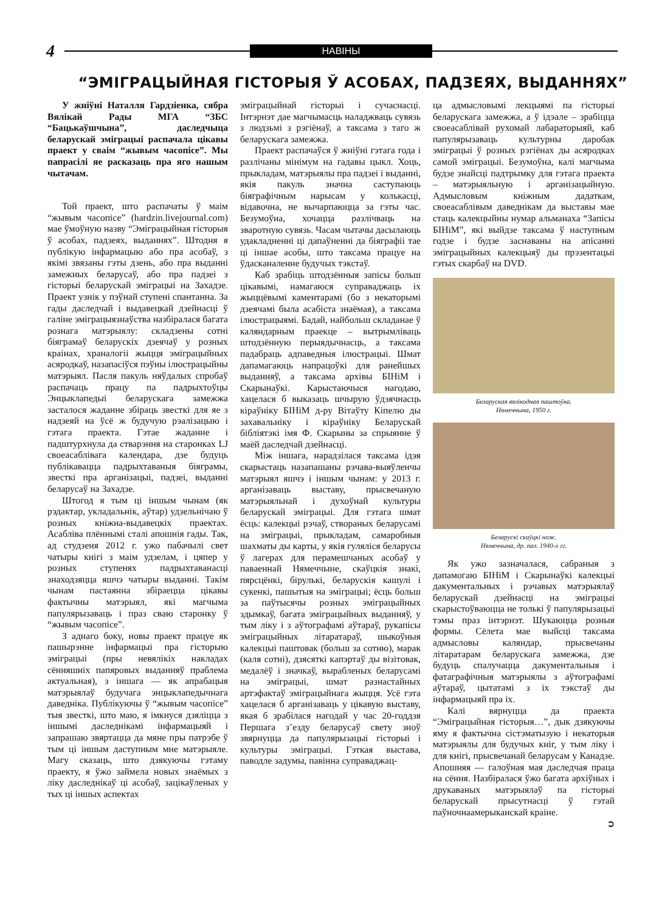4
НАВІНЫ
“ЭМІГРАЦЫЙНАЯ ГІСТОРЫЯ Ў АСОБАХ, ПАДЗЕЯХ, ВЫДАННЯХ”
У жніўні Наталля Гардзіенка, сябра Вялікай Рады МГА “ЗБС “Бацькаўшчына”, даследчыца беларускай эміграцыі распачала цікавы праект у свaім “жывым часопісе”. Мы папрасілі яе расказаць пра яго нашым чытачам.
Той праект, што распачаты ў маім “жывым часопісе” (hardzin.livejournal.com) мае ўмоўную назву “Эміграцыйная гісторыя ў асобах, падзеях, выданнях”. Штодня я публікую інфармацыю або пра асобаў, з якімі звязаны гэты дзень, або пра выданні замежных беларусаў, або пра падзеі з гісторыі беларускай эміграцыі на Захадзе. Праект узнік у пэўнай ступені спантанна. За гады даследчай і выдавецкай дзейнасці ў галіне эміграцыязнаўства назбіралася багата рознага матэрыялу: складзены сотні біяграмаў беларускіх дзеячаў у розных краінах, храналогіі жыцця эміграцыйных асяродкаў, назапасіўся пэўны ілюстрацыйны матэрыял. Пасля пакуль няўдалых спробаў распачаць працу па падрыхтоўцы Энцыклапедыі беларускага замежжа засталося жаданне збіраць звесткі для яе з надзеяй на ўсё ж будучую рэалізацыю і гэтага праекта. Гэтае жаданне і падштурхнула да стварэння на старонках LJ своеасаблівага календара, дзе будуць публікавацца падрыхтаваныя біяграмы, звесткі пра арганізацыі, падзеі, выданні беларусаў на Захадзе.
Штогод я тым ці іншым чынам (як рэдактар, укладальнік, аўтар) удзельнічаю ў розных кніжна-выдавецкіх праектах. Асабліва плённымі сталі апошнія гады. Так, ад студзеня 2012 г. ужо пабачылі свет чатыры кнігі з маім удзелам, і цяпер у розных ступенях падрыхтаванасці знаходзяцца яшчэ чатыры выданні. Такім чынам пастаянна збіраецца цікавы фактычны матэрыял, які магчыма папулярызаваць і праз сваю старонку ў “жывым часопісе”.
З аднаго боку, новы праект працуе як пашырэнне інфармацыі пра гісторыю эміграцыі (пры невялікіх накладах сённяшніх папяровых выданняў праблема актуальная), з іншага — як апрабацыя матэрыялаў будучага энцыклапедычнага даведніка. Публікуючы ў “жывым часопісе” тыя звесткі, што маю, я імкнуся дзяліцца з іншымі даследнікамі інфармацыяй і запрашаю звяртацца да мяне пры патрэбе ў тым ці іншым даступным мне матэрыяле. Магу сказаць, што дзякуючы гэтаму праекту, я ўжо займела новых знаёмых з ліку даследнікаў ці асобаў, зацікаўленых у тых ці іншых аспектах
эміграцыйнай гісторыі і сучаснасці. Інтэрнэт дае магчымасць наладжваць сувязь з людзьмі з рэгіёнаў, а таксама з таго ж беларускага замежжа.
Праект распачаўся ў жніўні гэтага года і разлічаны мінімум на гадавы цыкл. Хоць, прыкладам, матэрыялы пра падзеі і выданні, якія пакуль значна саступаюць біяграфічным нарысам у колькасці, відавочна, не вычарпаюцца за гэты час. Безумоўна, хочацца разлічваць на зваротную сувязь. Часам чытачы дасылаюць удакладненні ці дапаўненні да біяграфіі тае ці іншае асобы, што таксама працуе на ўдасканаленне будучых тэкстаў.
Каб зрабіць штодзённыя запісы больш цікавымі, намагаюся суправаджаць іх жыццёвымі каментарамі (бо з некаторымі дзеячамі была асабіста знаёмая), а таксама ілюстрацыямі. Бадай, найбольш складанае ў каляндарным праекце – вытрымліваць штодзённую перыядычнасць, а таксама падабраць адпаведныя ілюстрацыі. Шмат дапамагаюць напрацоўкі для ранейшых выданняў, а таксама архівы БІНіМ і Скарынаўкі. Карыстаючыся нагодаю, хацелася б выказаць шчырую ўдзячнасць кіраўніку БІНіМ д-ру Вітаўту Кіпелю ды захавальніку і кіраўніку Беларускай бібліятэкі імя Ф. Скарыны за спрыянне ў маёй даследчай дзейнасці.
Між іншага, нарадзілася таксама ідэя скарыстаць назапашаны рэчава-выяўленчы матэрыял яшчэ і іншым чынам: у 2013 г. арганізаваць выставу, прысвечаную матэрыяльнай і духоўнай культуры беларускай эміграцыі. Для гэтага шмат ёсць: калекцыі рэчаў, створаных беларусамі на эміграцыі, прыкладам, самаробныя шахматы ды карты, у якія гуляліся беларусы ў лагерах для перамешчаных асобаў у паваеннай Нямеччыне, скаўцкія знакі, пярсцёнкі, бірулькі, беларускія кашулі і сукенкі, пашытыя на эміграцыі; ёсць больш за паўтысячы розных эміграцыйных здымкаў, багата эміграцыйных выданняў, у тым ліку і з аўтографамі аўтараў, рукапісы эміграцыйных літаратараў, шыкоўныя калекцыі паштовак (больш за сотню), марак (каля сотні), дзясяткі капэртаў ды візітовак, медалёў і значкаў, вырабленых беларусамі на эміграцыі, шмат разнастайных артэфактаў эміграцыйнага жыцця. Усё гэта хацелася б арганізаваць у цікавую выставу, якая б зрабілася нагодай у час 20-годдзя Першага з’езду беларусаў свету зноў звярнуцца да папулярызацыі гісторыі і культуры эміграцыі. Гэткая выстава, паводле задумы, павінна суправаджац-
ца адмысловымі лекцыямі па гісторыі беларускага замежжа, а ў ідэале – зрабіцца своеасаблівай рухомай лабараторыяй, каб папулярызаваць культурны даробак эміграцыі ў розных рэгіёнах ды асяродках самой эміграцыі. Безумоўна, калі магчыма будзе знайсці падтрымку для гэтага праекта – матэрыяльную і арганізацыйную. Адмысловым кніжным дадаткам, своеасаблівым даведнікам да выставы мае стаць калекцыйны нумар альманаха “Запісы БІНіМ”, які выйдзе таксама ў наступным годзе і будзе заснаваны на апісанні эміграцыйных калекцыяў ды прэзентацыі гэтых скарбаў на DVD.
Беларуская вялікодная паштоўка.
Нямеччына, 1950 г.
Беларускі скаўцкі нож.
Нямеччына, др. пал. 1940-х гг.
Як ужо зазначалася, сабраныя з дапамогаю БІНіМ і Скарынаўкі калекцыі дакументальных і рэчавых матэрыялаў беларускай дзейнасці на эміграцыі скарыстоўваюцца не толькі ў папулярызацыі тэмы праз інтэрнэт. Шукаюцца розныя формы. Сёлета мае выйсці таксама адмысловы каляндар, прысвечаны літаратарам беларускага замежжа, дзе будуць спалучацца дакументальныя і фатаграфічныя матэрыялы з аўтографамі аўтараў, цытатамі з іх тэкстаў ды інфармацыяй пра іх.
Калі вярнуцца да праекта “Эміграцыйная гісторыя…”, дык дзякуючы яму я фактычна сістэматызую і некаторыя матэрыялы для будучых кніг, у тым ліку і для кнігі, прысвечанай беларусам у Канадзе. Апошняя — галоўная мая даследчая праца на сёння. Назбіралася ўжо багата архіўных і друкаваных матэрыялаў па гісторыі беларускай прысутнасці ў гэтай паўночнаамерыканскай краіне.
➲